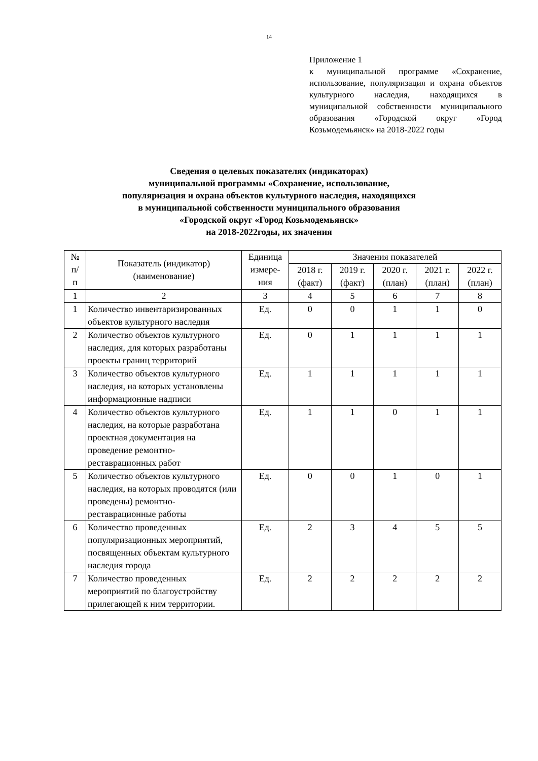14
Приложение 1
к муниципальной программе «Сохранение, использование, популяризация и охрана объектов культурного наследия, находящихся в муниципальной собственности муниципального образования «Городской округ «Город Козьмодемьянск» на 2018-2022 годы
Сведения о целевых показателях (индикаторах)
муниципальной программы «Сохранение, использование,
популяризация и охрана объектов культурного наследия, находящихся
в муниципальной собственности муниципального образования
«Городской округ «Город Козьмодемьянск»
на 2018-2022годы, их значения
| № п/ п | Показатель (индикатор) (наименование) | Единица измере-ния | Значения показателей | | | | |
| --- | --- | --- | --- | --- | --- | --- | --- |
| | | | 2018 г. (факт) | 2019 г. (факт) | 2020 г. (план) | 2021 г. (план) | 2022 г. (план) |
| 1 | 2 | 3 | 4 | 5 | 6 | 7 | 8 |
| 1 | Количество инвентаризированных объектов культурного наследия | Ед. | 0 | 0 | 1 | 1 | 0 |
| 2 | Количество объектов культурного наследия, для которых разработаны проекты границ территорий | Ед. | 0 | 1 | 1 | 1 | 1 |
| 3 | Количество объектов культурного наследия, на которых установлены информационные надписи | Ед. | 1 | 1 | 1 | 1 | 1 |
| 4 | Количество объектов культурного наследия, на которые разработана проектная документация на проведение ремонтно-реставрационных работ | Ед. | 1 | 1 | 0 | 1 | 1 |
| 5 | Количество объектов культурного наследия, на которых проводятся (или проведены) ремонтно-реставрационные работы | Ед. | 0 | 0 | 1 | 0 | 1 |
| 6 | Количество проведенных популяризационных мероприятий, посвященных объектам культурного наследия города | Ед. | 2 | 3 | 4 | 5 | 5 |
| 7 | Количество проведенных мероприятий по благоустройству прилегающей к ним территории. | Ед. | 2 | 2 | 2 | 2 | 2 |